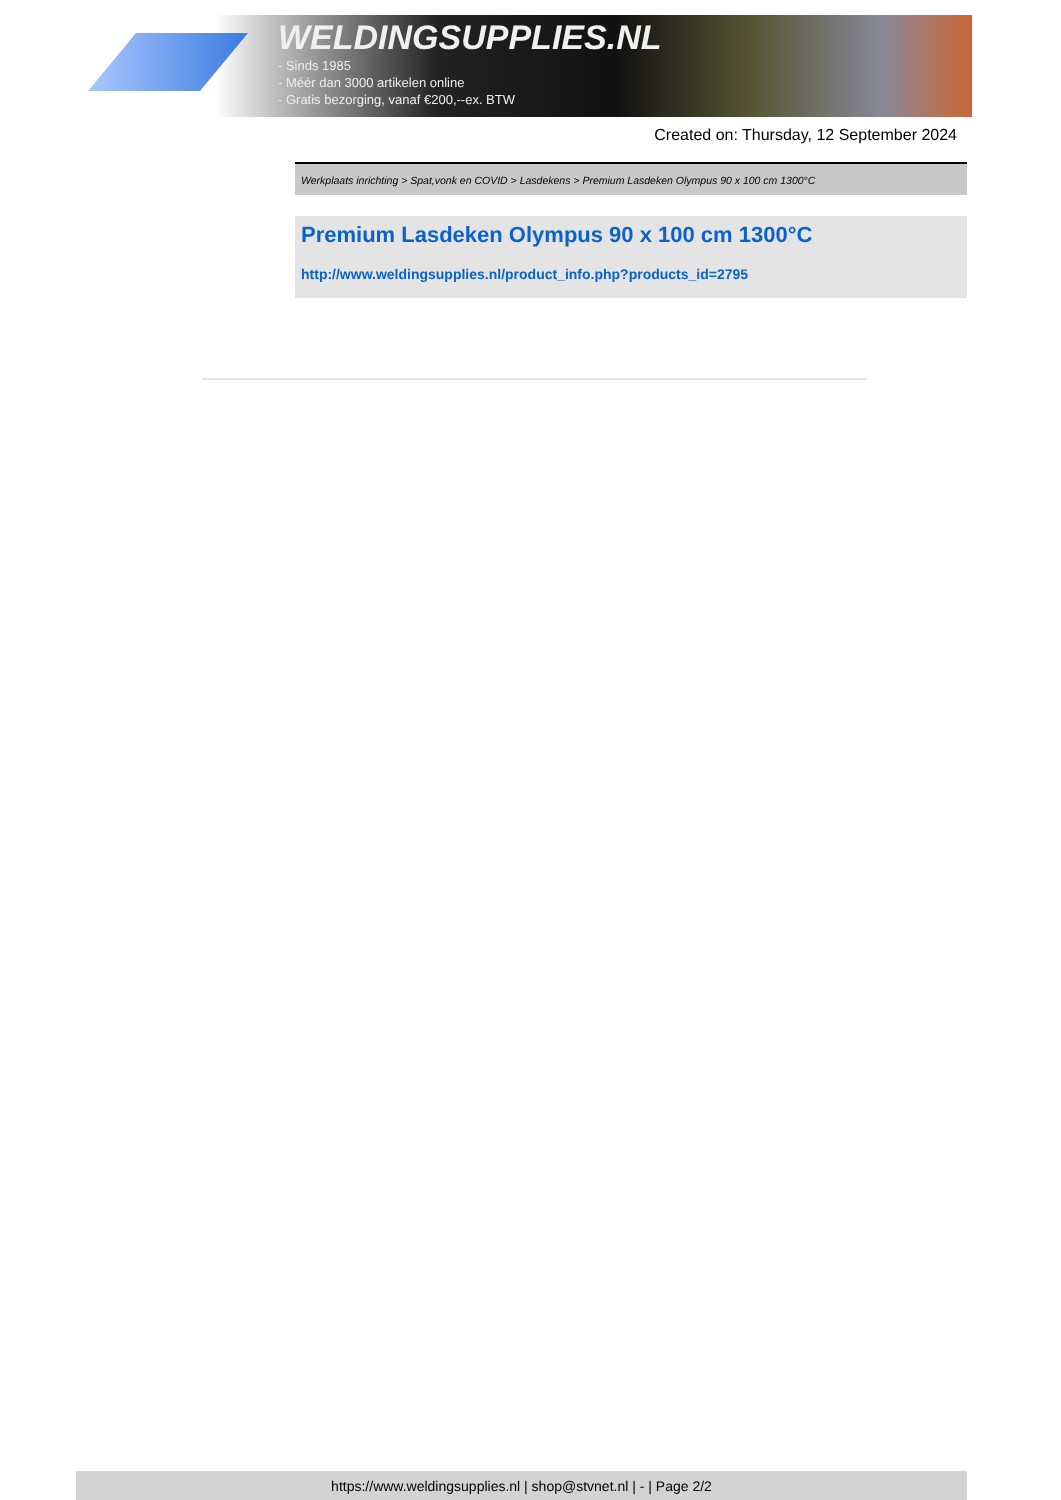WELDINGSUPPLIES.NL
- Sinds 1985
- Méér dan 3000 artikelen online
- Gratis bezorging, vanaf €200,--ex. BTW
Created on: Thursday, 12 September 2024
Werkplaats inrichting > Spat,vonk en COVID > Lasdekens > Premium Lasdeken Olympus 90 x 100 cm 1300°C
Premium Lasdeken Olympus 90 x 100 cm 1300°C
http://www.weldingsupplies.nl/product_info.php?products_id=2795
https://www.weldingsupplies.nl | shop@stvnet.nl | - | Page 2/2